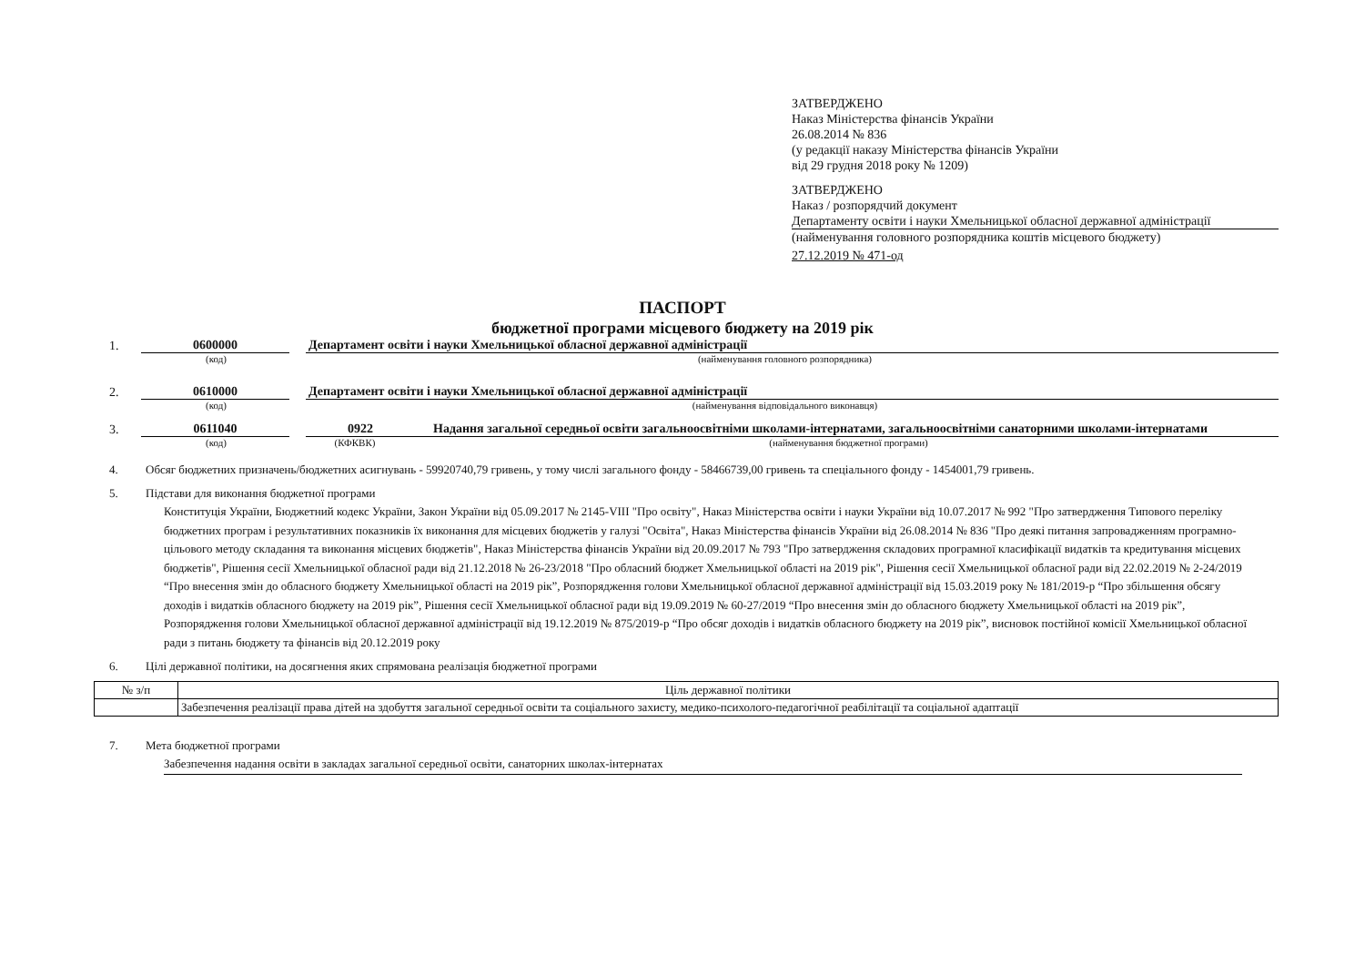ЗАТВЕРДЖЕНО
Наказ Міністерства фінансів України
26.08.2014 № 836
(у редакції наказу Міністерства фінансів України
від 29 грудня 2018 року № 1209)
ЗАТВЕРДЖЕНО
Наказ / розпорядчий документ
Департаменту освіти і науки Хмельницької обласної державної адміністрації
(найменування головного розпорядника коштів місцевого бюджету)
27.12.2019 № 471-од
ПАСПОРТ
бюджетної програми місцевого бюджету на 2019 рік
1.
0600000
Департамент освіти і науки Хмельницької обласної державної адміністрації
(код) (найменування головного розпорядника)
2.
0610000
Департамент освіти і науки Хмельницької обласної державної адміністрації
(код) (найменування відповідального виконавця)
3.
0611040
0922
Надання загальної середньої освіти загальноосвітніми школами-інтернатами, загальноосвітніми санаторними школами-інтернатами
(код) (КФКВК) (найменування бюджетної програми)
4. Обсяг бюджетних призначень/бюджетних асигнувань - 59920740,79 гривень, у тому числі загального фонду - 58466739,00 гривень та спеціального фонду - 1454001,79 гривень.
5. Підстави для виконання бюджетної програми
Конституція України, Бюджетний кодекс України, Закон України від 05.09.2017 № 2145-VIII "Про освіту", Наказ Міністерства освіти і науки України від 10.07.2017 № 992 "Про затвердження Типового переліку бюджетних програм і результативних показників їх виконання для місцевих бюджетів у галузі "Освіта", Наказ Міністерства фінансів України від 26.08.2014 № 836 "Про деякі питання запровадженням програмно-цільового методу складання та виконання місцевих бюджетів", Наказ Міністерства фінансів України від 20.09.2017 № 793 "Про затвердження складових програмної класифікації видатків та кредитування місцевих бюджетів", Рішення сесії Хмельницької обласної ради від 21.12.2018 № 26-23/2018 "Про обласний бюджет Хмельницької області на 2019 рік", Рішення сесії Хмельницької обласної ради від 22.02.2019 № 2-24/2019 “Про внесення змін до обласного бюджету Хмельницької області на 2019 рік”, Розпорядження голови Хмельницької обласної державної адміністрації від 15.03.2019 року № 181/2019-р “Про збільшення обсягу доходів і видатків обласного бюджету на 2019 рік”, Рішення сесії Хмельницької обласної ради від 19.09.2019 № 60-27/2019 “Про внесення змін до обласного бюджету Хмельницької області на 2019 рік”, Розпорядження голови Хмельницької обласної державної адміністрації від 19.12.2019 № 875/2019-р “Про обсяг доходів і видатків обласного бюджету на 2019 рік”, висновок постійної комісії Хмельницької обласної ради з питань бюджету та фінансів від 20.12.2019 року
6. Цілі державної політики, на досягнення яких спрямована реалізація бюджетної програми
| № з/п | Ціль державної політики |
| --- | --- |
| | Забезпечення реалізації права дітей на здобуття загальної середньої освіти та соціального захисту, медико-психолого-педагогічної реабілітації та соціальної адаптації |
7. Мета бюджетної програми
Забезпечення надання освіти в закладах загальної середньої освіти, санаторних школах-інтернатах